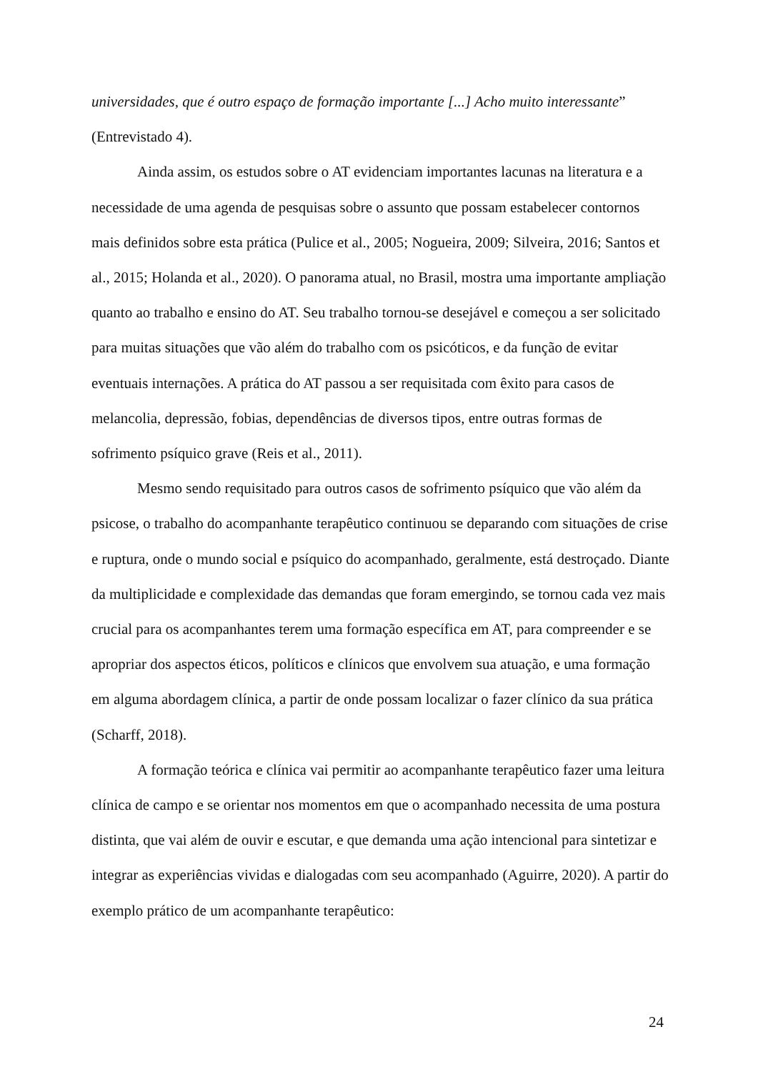universidades, que é outro espaço de formação importante [...] Acho muito interessante” (Entrevistado 4).
Ainda assim, os estudos sobre o AT evidenciam importantes lacunas na literatura e a necessidade de uma agenda de pesquisas sobre o assunto que possam estabelecer contornos mais definidos sobre esta prática (Pulice et al., 2005; Nogueira, 2009; Silveira, 2016; Santos et al., 2015; Holanda et al., 2020). O panorama atual, no Brasil, mostra uma importante ampliação quanto ao trabalho e ensino do AT. Seu trabalho tornou-se desejável e começou a ser solicitado para muitas situações que vão além do trabalho com os psicóticos, e da função de evitar eventuais internações. A prática do AT passou a ser requisitada com êxito para casos de melancolia, depressão, fobias, dependências de diversos tipos, entre outras formas de sofrimento psíquico grave (Reis et al., 2011).
Mesmo sendo requisitado para outros casos de sofrimento psíquico que vão além da psicose, o trabalho do acompanhante terapêutico continuou se deparando com situações de crise e ruptura, onde o mundo social e psíquico do acompanhado, geralmente, está destroçado. Diante da multiplicidade e complexidade das demandas que foram emergindo, se tornou cada vez mais crucial para os acompanhantes terem uma formação específica em AT, para compreender e se apropriar dos aspectos éticos, políticos e clínicos que envolvem sua atuação, e uma formação em alguma abordagem clínica, a partir de onde possam localizar o fazer clínico da sua prática (Scharff, 2018).
A formação teórica e clínica vai permitir ao acompanhante terapêutico fazer uma leitura clínica de campo e se orientar nos momentos em que o acompanhado necessita de uma postura distinta, que vai além de ouvir e escutar, e que demanda uma ação intencional para sintetizar e integrar as experiências vividas e dialogadas com seu acompanhado (Aguirre, 2020). A partir do exemplo prático de um acompanhante terapêutico:
24